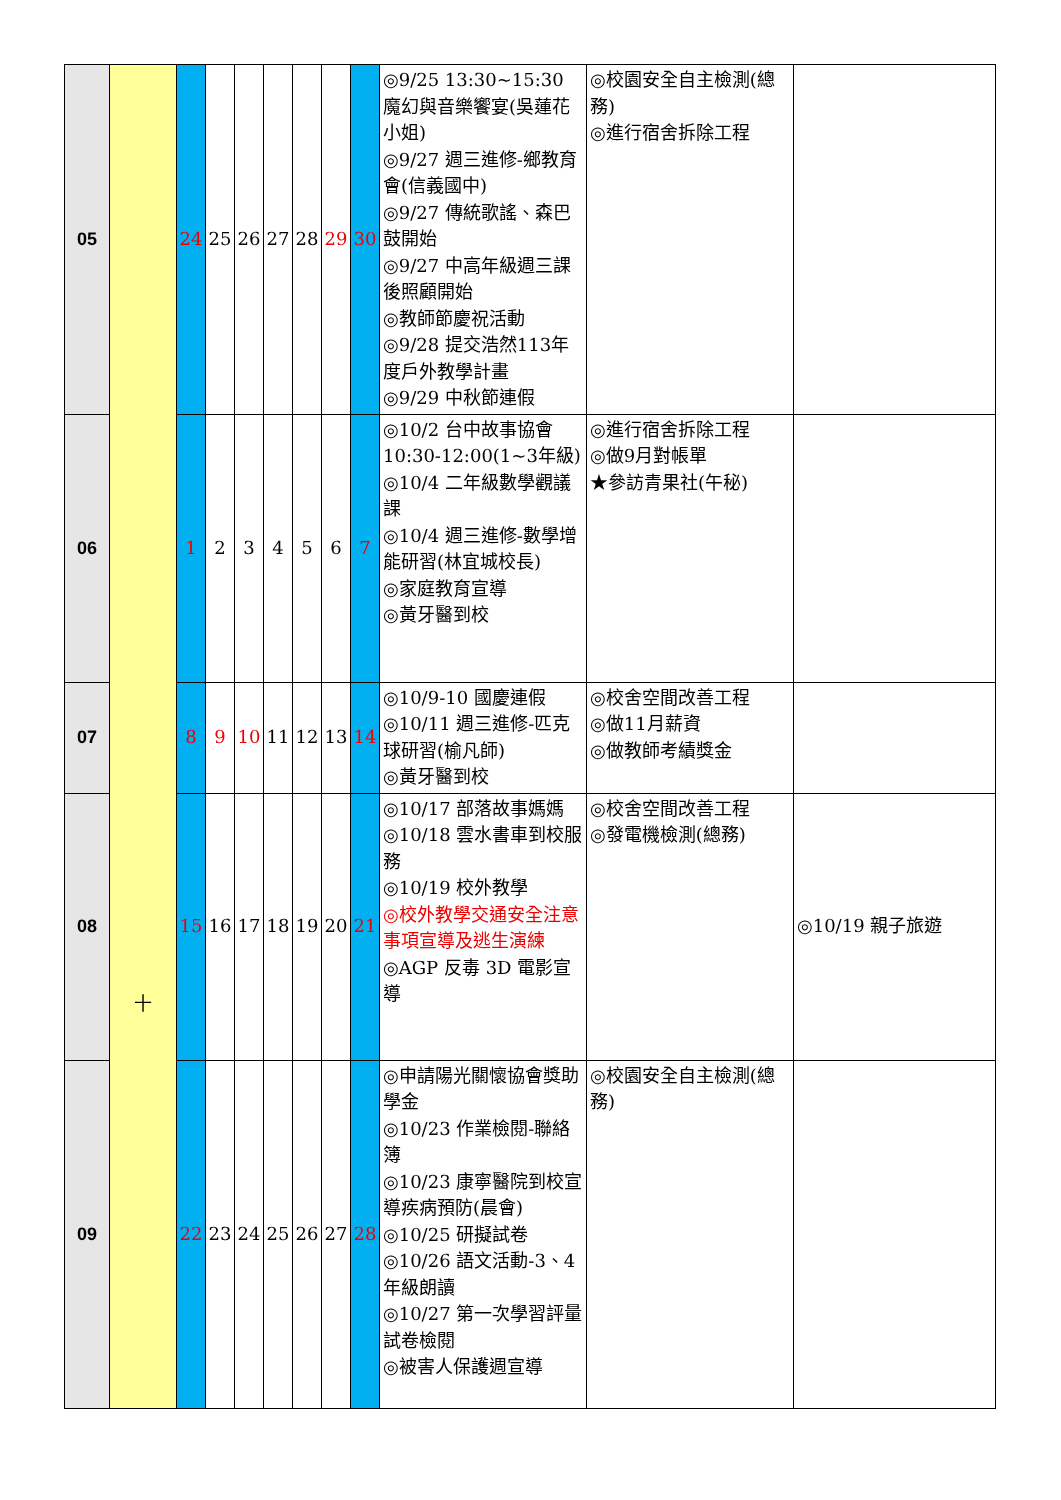| 05 | 十 | 24 | 25 | 26 | 27 | 28 | 29 | 30 | ◎9/25 13:30~15:30 魔幻與音樂饗宴(吳蓮花小姐) ◎9/27 週三進修-鄉教育會(信義國中) ◎9/27 傳統歌謠、森巴鼓開始 ◎9/27 中高年級週三課後照顧開始 ◎教師節慶祝活動 ◎9/28 提交浩然113年度戶外教學計畫 ◎9/29 中秋節連假 | ◎校園安全自主檢測(總務) ◎進行宿舍拆除工程 | |
| 06 | | 1 | 2 | 3 | 4 | 5 | 6 | 7 | ◎10/2 台中故事協會10:30-12:00(1~3年級) ◎10/4 二年級數學觀議課 ◎10/4 週三進修-數學增能研習(林宜城校長) ◎家庭教育宣導 ◎黃牙醫到校 | ◎進行宿舍拆除工程 ◎做9月對帳單 ★參訪青果社(午秘) | |
| 07 | | 8 | 9 | 10 | 11 | 12 | 13 | 14 | ◎10/9-10 國慶連假 ◎10/11 週三進修-匹克球研習(榆凡師) ◎黃牙醫到校 | ◎校舍空間改善工程 ◎做11月薪資 ◎做教師考績獎金 | |
| 08 | | 15 | 16 | 17 | 18 | 19 | 20 | 21 | ◎10/17 部落故事媽媽 ◎10/18 雲水書車到校服務 ◎10/19 校外教學 ◎校外教學交通安全注意事項宣導及逃生演練 ◎AGP 反毒 3D 電影宣導 | ◎校舍空間改善工程 ◎發電機檢測(總務) | ◎10/19 親子旅遊 |
| 09 | | 22 | 23 | 24 | 25 | 26 | 27 | 28 | ◎申請陽光關懷協會獎助學金 ◎10/23 作業檢閱-聯絡簿 ◎10/23 康寧醫院到校宣導疾病預防(晨會) ◎10/25 研擬試卷 ◎10/26 語文活動-3、4年級朗讀 ◎10/27 第一次學習評量試卷檢閱 ◎被害人保護週宣導 | ◎校園安全自主檢測(總務) | |